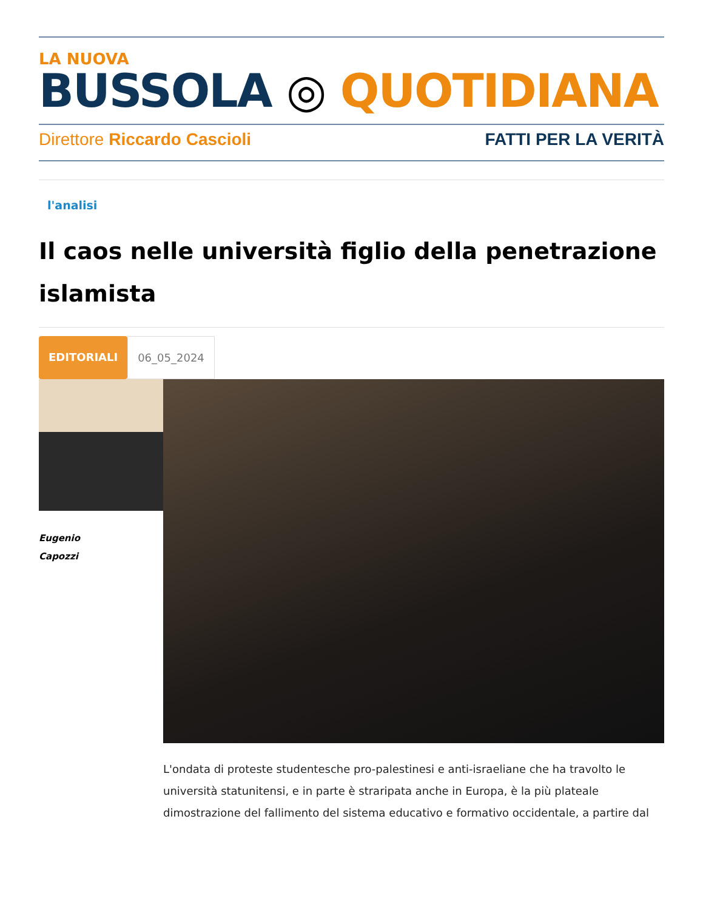LA NUOVA
BUSSOLA ◎ QUOTIDIANA
Direttore Riccardo Cascioli FATTI PER LA VERITÀ
l'analisi
Il caos nelle università figlio della penetrazione islamista
EDITORIALI 06_05_2024
Eugenio
Capozzi
L'ondata di proteste studentesche pro-palestinesi e anti-israeliane che ha travolto le università statunitensi, e in parte è straripata anche in Europa, è la più plateale dimostrazione del fallimento del sistema educativo e formativo occidentale, a partire dal